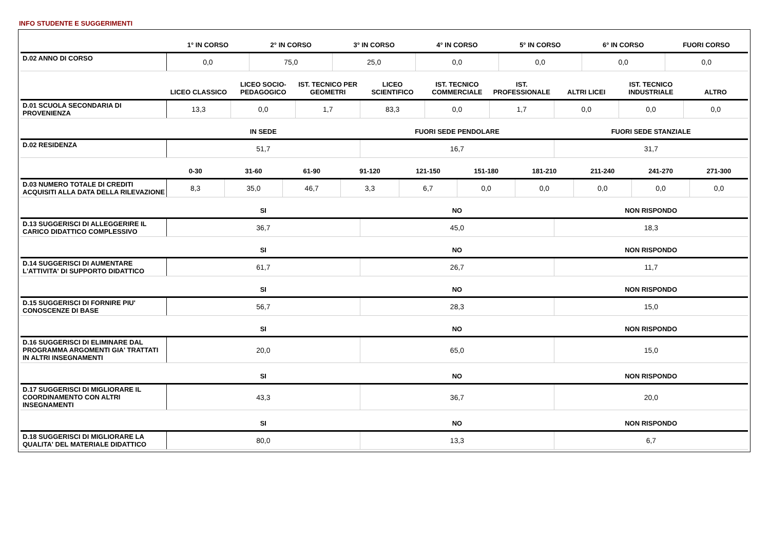INFO STUDENTE E SUGGERIMENTI
| | 1° IN CORSO | 2° IN CORSO | 3° IN CORSO | 4° IN CORSO | 5° IN CORSO | 6° IN CORSO | FUORI CORSO |
| --- | --- | --- | --- | --- | --- | --- | --- |
| D.02 ANNO DI CORSO | 0,0 | 75,0 | 25,0 | 0,0 | 0,0 | 0,0 | 0,0 |
| | LICEO CLASSICO | LICEO SOCIO-PEDAGOGICO | IST. TECNICO PER GEOMETRI | LICEO SCIENTIFICO | IST. TECNICO COMMERCIALE | IST. PROFESSIONALE | ALTRI LICEI | IST. TECNICO INDUSTRIALE | ALTRO |
| --- | --- | --- | --- | --- | --- | --- | --- | --- | --- |
| D.01 SCUOLA SECONDARIA DI PROVENIENZA | 13,3 | 0,0 | 1,7 | 83,3 | 0,0 | 1,7 | 0,0 | 0,0 | 0,0 |
| | IN SEDE | FUORI SEDE PENDOLARE | FUORI SEDE STANZIALE |
| --- | --- | --- | --- |
| D.02 RESIDENZA | 51,7 | 16,7 | 31,7 |
| | 0-30 | 31-60 | 61-90 | 91-120 | 121-150 | 151-180 | 181-210 | 211-240 | 241-270 | 271-300 |
| --- | --- | --- | --- | --- | --- | --- | --- | --- | --- | --- |
| D.03 NUMERO TOTALE DI CREDITI ACQUISITI ALLA DATA DELLA RILEVAZIONE | 8,3 | 35,0 | 46,7 | 3,3 | 6,7 | 0,0 | 0,0 | 0,0 | 0,0 | 0,0 |
| | SI | NO | NON RISPONDO |
| --- | --- | --- | --- |
| D.13 SUGGERISCI DI ALLEGGERIRE IL CARICO DIDATTICO COMPLESSIVO | 36,7 | 45,0 | 18,3 |
| | SI | NO | NON RISPONDO |
| D.14 SUGGERISCI DI AUMENTARE L'ATTIVITA' DI SUPPORTO DIDATTICO | 61,7 | 26,7 | 11,7 |
| | SI | NO | NON RISPONDO |
| D.15 SUGGERISCI DI FORNIRE PIU' CONOSCENZE DI BASE | 56,7 | 28,3 | 15,0 |
| | SI | NO | NON RISPONDO |
| D.16 SUGGERISCI DI ELIMINARE DAL PROGRAMMA ARGOMENTI GIA' TRATTATI IN ALTRI INSEGNAMENTI | 20,0 | 65,0 | 15,0 |
| | SI | NO | NON RISPONDO |
| D.17 SUGGERISCI DI MIGLIORARE IL COORDINAMENTO CON ALTRI INSEGNAMENTI | 43,3 | 36,7 | 20,0 |
| | SI | NO | NON RISPONDO |
| D.18 SUGGERISCI DI MIGLIORARE LA QUALITA' DEL MATERIALE DIDATTICO | 80,0 | 13,3 | 6,7 |